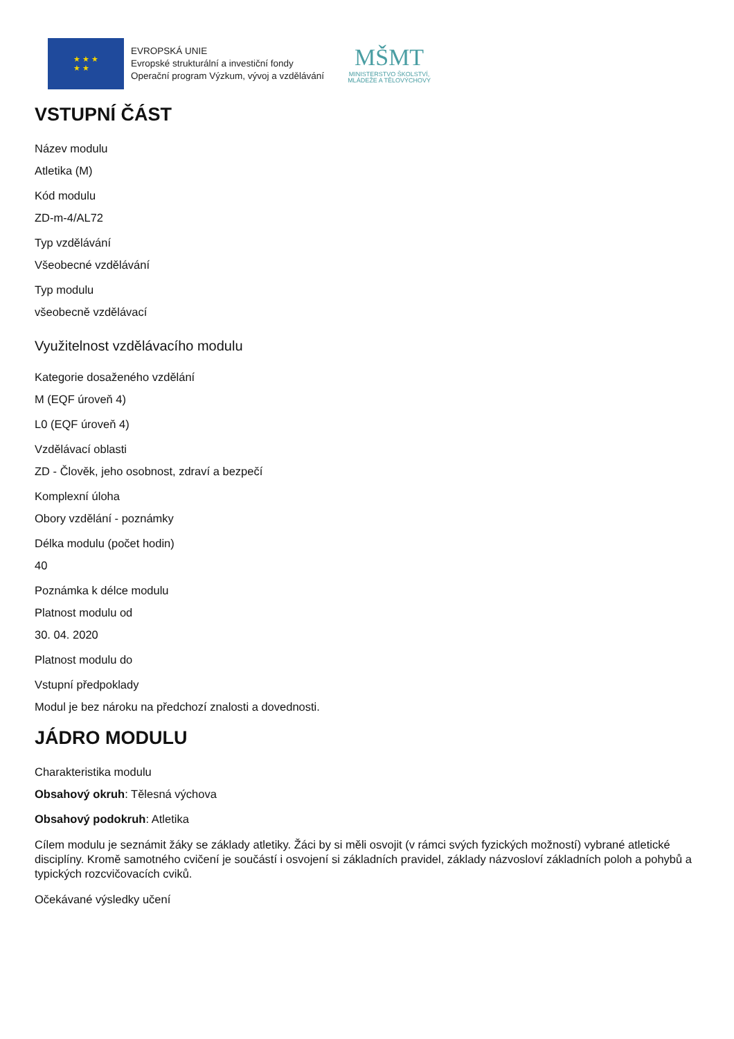★ ★ ★
★ ★
EVROPSKÁ UNIE
Evropské strukturální a investiční fondy
Operační program Výzkum, vývoj a vzdělávání
MŠMT
MINISTERSTVO ŠKOLSTVÍ,
MLÁDEŽE A TĚLOVÝCHOVY
VSTUPNÍ ČÁST
Název modulu
Atletika (M)
Kód modulu
ZD-m-4/AL72
Typ vzdělávání
Všeobecné vzdělávání
Typ modulu
všeobecně vzdělávací
Využitelnost vzdělávacího modulu
Kategorie dosaženého vzdělání
M (EQF úroveň 4)
L0 (EQF úroveň 4)
Vzdělávací oblasti
ZD - Člověk, jeho osobnost, zdraví a bezpečí
Komplexní úloha
Obory vzdělání - poznámky
Délka modulu (počet hodin)
40
Poznámka k délce modulu
Platnost modulu od
30. 04. 2020
Platnost modulu do
Vstupní předpoklady
Modul je bez nároku na předchozí znalosti a dovednosti.
JÁDRO MODULU
Charakteristika modulu
Obsahový okruh: Tělesná výchova
Obsahový podokruh: Atletika
Cílem modulu je seznámit žáky se základy atletiky. Žáci by si měli osvojit (v rámci svých fyzických možností) vybrané atletické disciplíny. Kromě samotného cvičení je součástí i osvojení si základních pravidel, základy názvosloví základních poloh a pohybů a typických rozcvičovacích cviků.
Očekávané výsledky učení